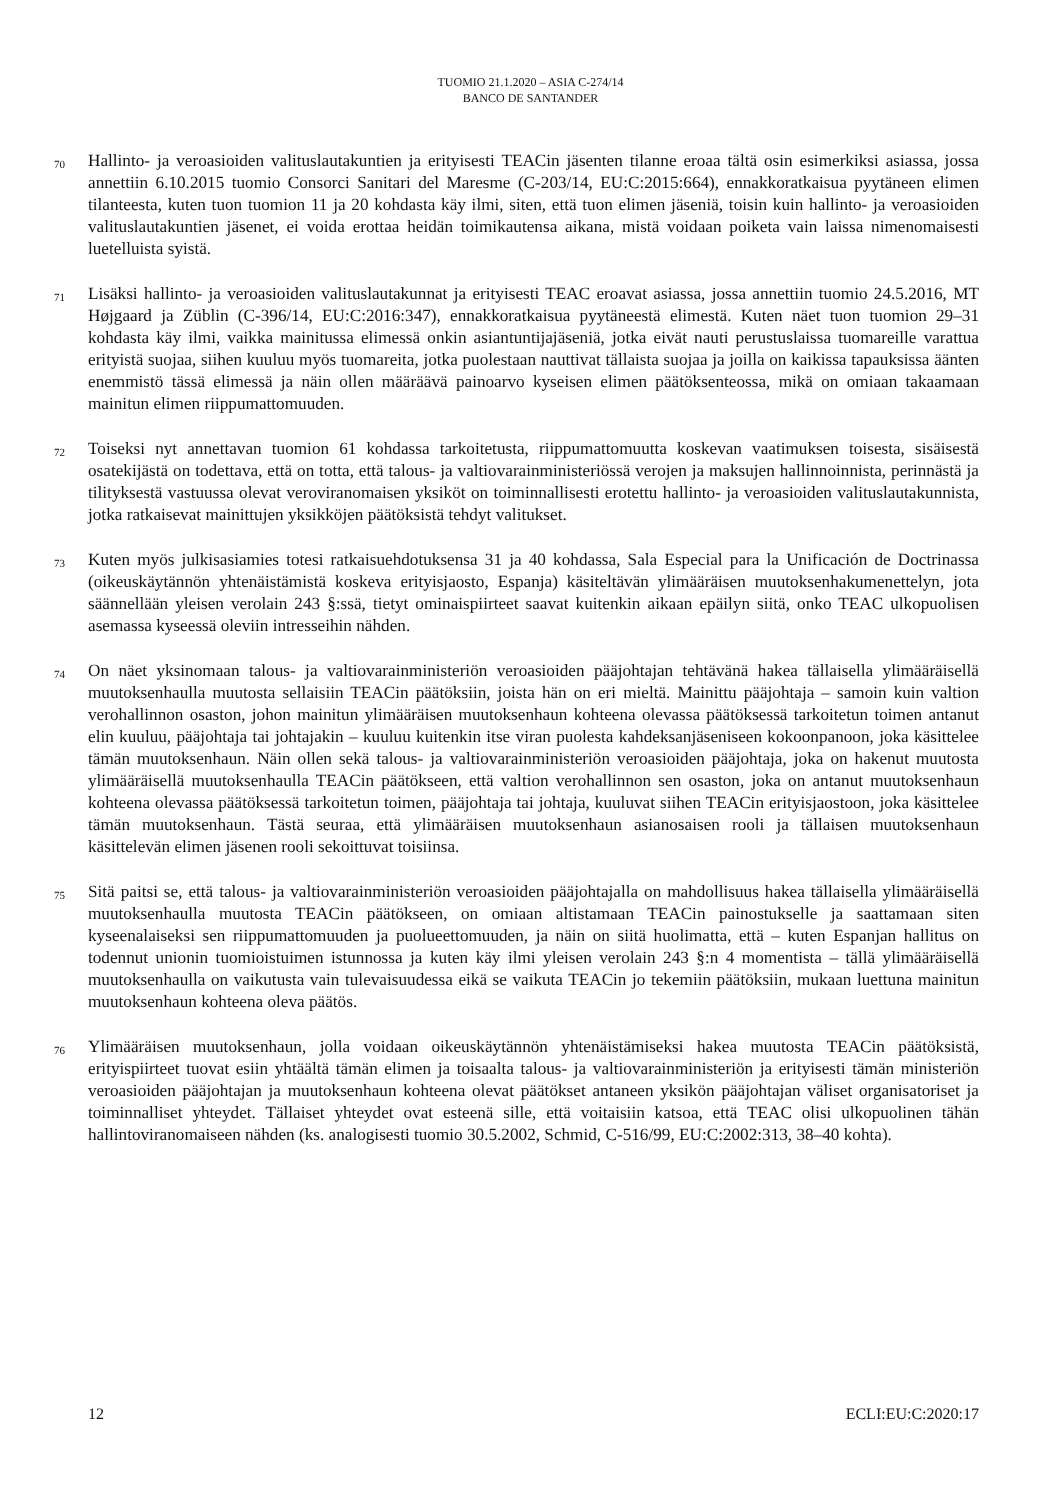TUOMIO 21.1.2020 – ASIA C-274/14
BANCO DE SANTANDER
70
Hallinto- ja veroasioiden valituslautakuntien ja erityisesti TEACin jäsenten tilanne eroaa tältä osin esimerkiksi asiassa, jossa annettiin 6.10.2015 tuomio Consorci Sanitari del Maresme (C-203/14, EU:C:2015:664), ennakkoratkaisua pyytäneen elimen tilanteesta, kuten tuon tuomion 11 ja 20 kohdasta käy ilmi, siten, että tuon elimen jäseniä, toisin kuin hallinto- ja veroasioiden valituslautakuntien jäsenet, ei voida erottaa heidän toimikautensa aikana, mistä voidaan poiketa vain laissa nimenomaisesti luetelluista syistä.
71
Lisäksi hallinto- ja veroasioiden valituslautakunnat ja erityisesti TEAC eroavat asiassa, jossa annettiin tuomio 24.5.2016, MT Højgaard ja Züblin (C-396/14, EU:C:2016:347), ennakkoratkaisua pyytäneestä elimestä. Kuten näet tuon tuomion 29–31 kohdasta käy ilmi, vaikka mainitussa elimessä onkin asiantuntijajäseniä, jotka eivät nauti perustuslaissa tuomareille varattua erityistä suojaa, siihen kuuluu myös tuomareita, jotka puolestaan nauttivat tällaista suojaa ja joilla on kaikissa tapauksissa äänten enemmistö tässä elimessä ja näin ollen määräävä painoarvo kyseisen elimen päätöksenteossa, mikä on omiaan takaamaan mainitun elimen riippumattomuuden.
72
Toiseksi nyt annettavan tuomion 61 kohdassa tarkoitetusta, riippumattomuutta koskevan vaatimuksen toisesta, sisäisestä osatekijästä on todettava, että on totta, että talous- ja valtiovarainministeriössä verojen ja maksujen hallinnoinnista, perinnästä ja tilityksestä vastuussa olevat veroviranomaisen yksiköt on toiminnallisesti erotettu hallinto- ja veroasioiden valituslautakunnista, jotka ratkaisevat mainittujen yksikköjen päätöksistä tehdyt valitukset.
73
Kuten myös julkisasiamies totesi ratkaisuehdotuksensa 31 ja 40 kohdassa, Sala Especial para la Unificación de Doctrinassa (oikeuskäytännön yhtenäistämistä koskeva erityisjaosto, Espanja) käsiteltävän ylimääräisen muutoksenhakumenettelyn, jota säännellään yleisen verolain 243 §:ssä, tietyt ominaispiirteet saavat kuitenkin aikaan epäilyn siitä, onko TEAC ulkopuolisen asemassa kyseessä oleviin intresseihin nähden.
74
On näet yksinomaan talous- ja valtiovarainministeriön veroasioiden pääjohtajan tehtävänä hakea tällaisella ylimääräisellä muutoksenhaulla muutosta sellaisiin TEACin päätöksiin, joista hän on eri mieltä. Mainittu pääjohtaja – samoin kuin valtion verohallinnon osaston, johon mainitun ylimääräisen muutoksenhaun kohteena olevassa päätöksessä tarkoitetun toimen antanut elin kuuluu, pääjohtaja tai johtajakin – kuuluu kuitenkin itse viran puolesta kahdeksanjäseniseen kokoonpanoon, joka käsittelee tämän muutoksenhaun. Näin ollen sekä talous- ja valtiovarainministeriön veroasioiden pääjohtaja, joka on hakenut muutosta ylimääräisellä muutoksenhaulla TEACin päätökseen, että valtion verohallinnon sen osaston, joka on antanut muutoksenhaun kohteena olevassa päätöksessä tarkoitetun toimen, pääjohtaja tai johtaja, kuuluvat siihen TEACin erityisjaostoon, joka käsittelee tämän muutoksenhaun. Tästä seuraa, että ylimääräisen muutoksenhaun asianosaisen rooli ja tällaisen muutoksenhaun käsittelevän elimen jäsenen rooli sekoittuvat toisiinsa.
75
Sitä paitsi se, että talous- ja valtiovarainministeriön veroasioiden pääjohtajalla on mahdollisuus hakea tällaisella ylimääräisellä muutoksenhaulla muutosta TEACin päätökseen, on omiaan altistamaan TEACin painostukselle ja saattamaan siten kyseenalaiseksi sen riippumattomuuden ja puolueettomuuden, ja näin on siitä huolimatta, että – kuten Espanjan hallitus on todennut unionin tuomioistuimen istunnossa ja kuten käy ilmi yleisen verolain 243 §:n 4 momentista – tällä ylimääräisellä muutoksenhaulla on vaikutusta vain tulevaisuudessa eikä se vaikuta TEACin jo tekemiin päätöksiin, mukaan luettuna mainitun muutoksenhaun kohteena oleva päätös.
76
Ylimääräisen muutoksenhaun, jolla voidaan oikeuskäytännön yhtenäistämiseksi hakea muutosta TEACin päätöksistä, erityispiirteet tuovat esiin yhtäältä tämän elimen ja toisaalta talous- ja valtiovarainministeriön ja erityisesti tämän ministeriön veroasioiden pääjohtajan ja muutoksenhaun kohteena olevat päätökset antaneen yksikön pääjohtajan väliset organisatoriset ja toiminnalliset yhteydet. Tällaiset yhteydet ovat esteenä sille, että voitaisiin katsoa, että TEAC olisi ulkopuolinen tähän hallintoviranomaiseen nähden (ks. analogisesti tuomio 30.5.2002, Schmid, C-516/99, EU:C:2002:313, 38–40 kohta).
12 ECLI:EU:C:2020:17